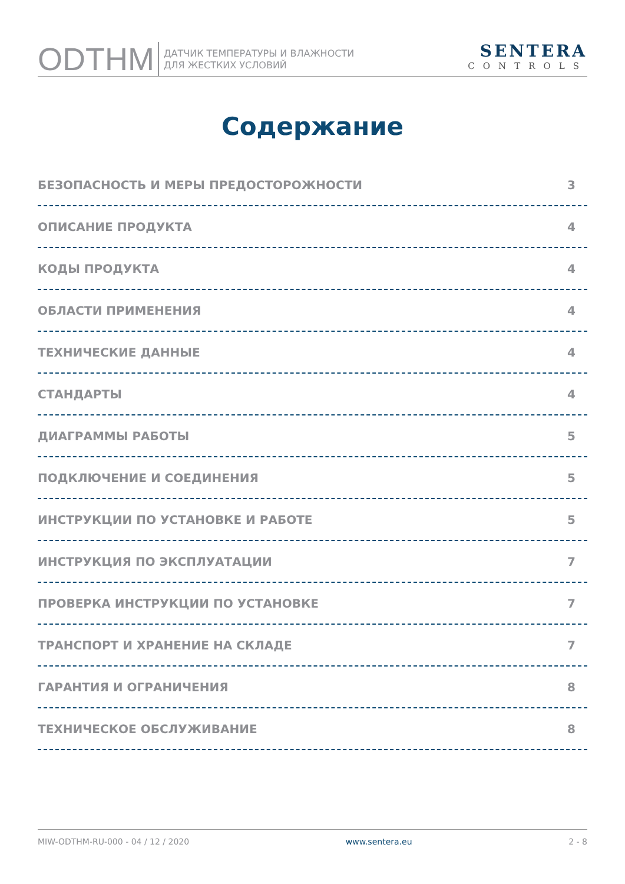ODTHM
ДАТЧИК ТЕМПЕРАТУРЫ И ВЛАЖНОСТИ
ДЛЯ ЖЕСТКИХ УСЛОВИЙ
SENTERA
CONTROLS
Содержание
БЕЗОПАСНОСТЬ И МЕРЫ ПРЕДОСТОРОЖНОСТИ 3
ОПИСАНИЕ ПРОДУКТА 4
КОДЫ ПРОДУКТА 4
ОБЛАСТИ ПРИМЕНЕНИЯ 4
ТЕХНИЧЕСКИЕ ДАННЫЕ 4
СТАНДАРТЫ 4
ДИАГРАММЫ РАБОТЫ 5
ПОДКЛЮЧЕНИЕ И СОЕДИНЕНИЯ 5
ИНСТРУКЦИИ ПО УСТАНОВКЕ И РАБОТЕ 5
ИНСТРУКЦИЯ ПО ЭКСПЛУАТАЦИИ 7
ПРОВЕРКА ИНСТРУКЦИИ ПО УСТАНОВКЕ 7
ТРАНСПОРТ И ХРАНЕНИЕ НА СКЛАДЕ 7
ГАРАНТИЯ И ОГРАНИЧЕНИЯ 8
ТЕХНИЧЕСКОЕ ОБСЛУЖИВАНИЕ 8
MIW-ODTHM-RU-000 - 04 / 12 / 2020 www.sentera.eu 2 - 8